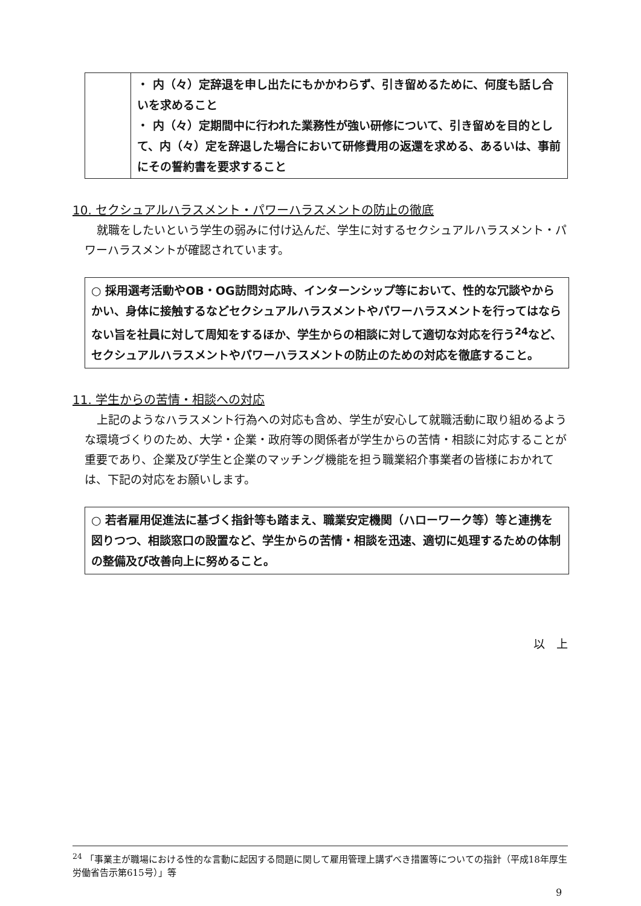| | ・ 内（々）定辞退を申し出たにもかかわらず、引き留めるために、何度も話し合いを求めること ・ 内（々）定期間中に行われた業務性が強い研修について、引き留めを目的として、内（々）定を辞退した場合において研修費用の返還を求める、あるいは、事前にその誓約書を要求すること |
10. セクシュアルハラスメント・パワーハラスメントの防止の徹底
就職をしたいという学生の弱みに付け込んだ、学生に対するセクシュアルハラスメント・パワーハラスメントが確認されています。
○ 採用選考活動やOB・OG訪問対応時、インターンシップ等において、性的な冗談やからかい、身体に接触するなどセクシュアルハラスメントやパワーハラスメントを行ってはならない旨を社員に対して周知をするほか、学生からの相談に対して適切な対応を行う<sup>24</sup>など、セクシュアルハラスメントやパワーハラスメントの防止のための対応を徹底すること。
11. 学生からの苦情・相談への対応
上記のようなハラスメント行為への対応も含め、学生が安心して就職活動に取り組めるような環境づくりのため、大学・企業・政府等の関係者が学生からの苦情・相談に対応することが重要であり、企業及び学生と企業のマッチング機能を担う職業紹介事業者の皆様におかれては、下記の対応をお願いします。
○ 若者雇用促進法に基づく指針等も踏まえ、職業安定機関（ハローワーク等）等と連携を図りつつ、相談窓口の設置など、学生からの苦情・相談を迅速、適切に処理するための体制の整備及び改善向上に努めること。
以　上
<sup>24</sup> 「事業主が職場における性的な言動に起因する問題に関して雇用管理上講ずべき措置等についての指針（平成18年厚生労働省告示第615号）」等
9